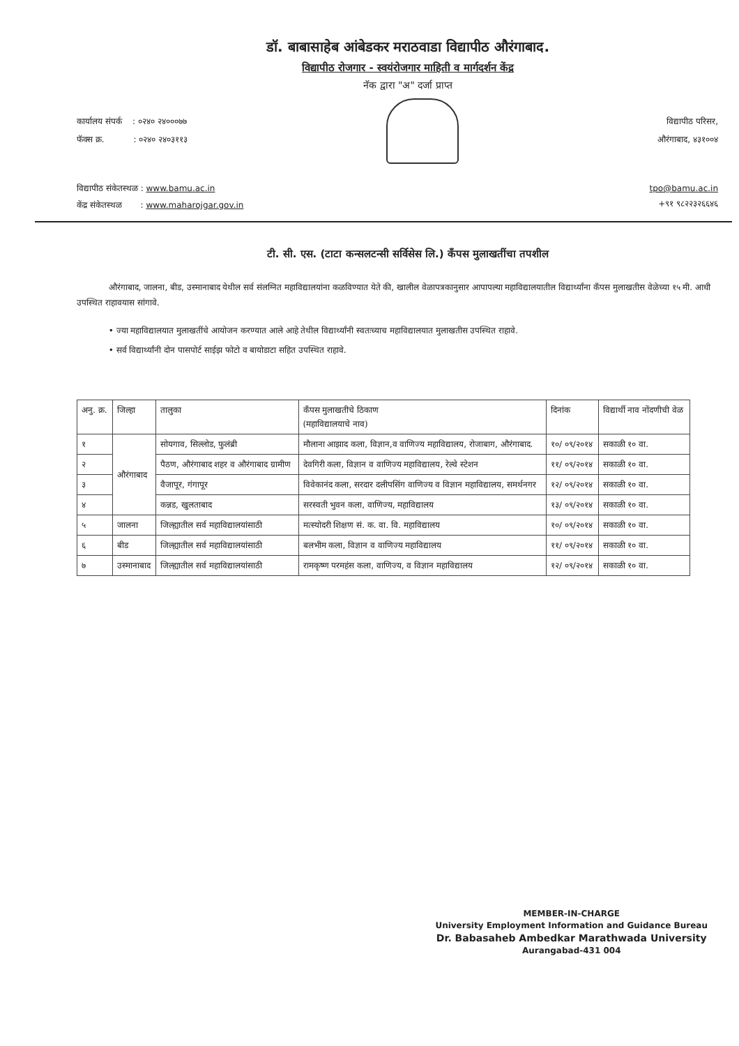डॉ. बाबासाहेब आंबेडकर मराठवाडा विद्यापीठ औरंगाबाद.
विद्यापीठ रोजगार - स्वयंरोजगार माहिती व मार्गदर्शन केंद्र
नॅक द्वारा "अ" दर्जा प्राप्त
कार्यालय संपर्क : ०२४० २४०००७७
फॅक्स क्र. : ०२४० २४०३११३
विद्यापीठ परिसर,
औरंगाबाद, ४३१००४
विद्यापीठ संकेतस्थळ : www.bamu.ac.in
केंद्र संकेतस्थळ : www.maharojgar.gov.in
tpo@bamu.ac.in
+९१ ९८२२३२६६४६
टी. सी. एस. (टाटा कन्सलटन्सी सर्विसेस लि.) कॅंपस मुलाखतींचा तपशील
औरंगाबाद, जालना, बीड, उस्मानाबाद येथील सर्व संलग्नित महाविद्यालयांना कळविण्यात येते की, खालील वेळापत्रकानुसार आपापल्या महाविद्यालयातील विद्यार्थ्यांना कॅंपस मुलाखतीस वेळेच्या १५ मी. आधी उपस्थित राहावयास सांगावे.
• ज्या महाविद्यालयात मुलाखतींचे आयोजन करण्यात आले आहे तेथील विद्यार्थ्यांनी स्वतःच्याच महाविद्यालयात मुलाखतीस उपस्थित राहावे.
• सर्व विद्यार्थ्यांनी दोन पासपोर्ट साईझ फोटो व बायोडाटा सहित उपस्थित राहावे.
| अनु. क्र. | जिल्हा | तालुका | कॅंपस मुलाखतीचे ठिकाण (महाविद्यालयाचे नाव) | दिनांक | विद्यार्थी नाव नोंदणीची वेळ |
| --- | --- | --- | --- | --- | --- |
| १ | औरंगाबाद | सोयगाव, सिल्लोड, फुलंब्री | मौलाना आझाद कला, विज्ञान,व वाणिज्य महाविद्यालय, रोजाबाग, औरंगाबाद. | १०/ ०९/२०१४ | सकाळी १० वा. |
| २ | | पैठण, औरंगाबाद शहर व औरंगाबाद ग्रामीण | देवगिरी कला, विज्ञान व वाणिज्य महाविद्यालय, रेल्वे स्टेशन | ११/ ०९/२०१४ | सकाळी १० वा. |
| ३ | | वैजापूर, गंगापूर | विवेकानंद कला, सरदार दलीपसिंग वाणिज्य व विज्ञान महाविद्यालय, समर्थनगर | १२/ ०९/२०१४ | सकाळी १० वा. |
| ४ | | कन्नड, खुलताबाद | सरस्वती भुवन कला, वाणिज्य, महाविद्यालय | १३/ ०९/२०१४ | सकाळी १० वा. |
| ५ | जालना | जिल्ह्यातील सर्व महाविद्यालयांसाठी | मत्स्योदरी शिक्षण सं. क. वा. वि. महाविद्यालय | १०/ ०९/२०१४ | सकाळी १० वा. |
| ६ | बीड | जिल्ह्यातील सर्व महाविद्यालयांसाठी | बलभीम कला, विज्ञान व वाणिज्य महाविद्यालय | ११/ ०९/२०१४ | सकाळी १० वा. |
| ७ | उस्मानाबाद | जिल्ह्यातील सर्व महाविद्यालयांसाठी | रामकृष्ण परमहंस कला, वाणिज्य, व विज्ञान महाविद्यालय | १२/ ०९/२०१४ | सकाळी १० वा. |
MEMBER-IN-CHARGE
University Employment Information and Guidance Bureau
Dr. Babasaheb Ambedkar Marathwada University
Aurangabad-431 004